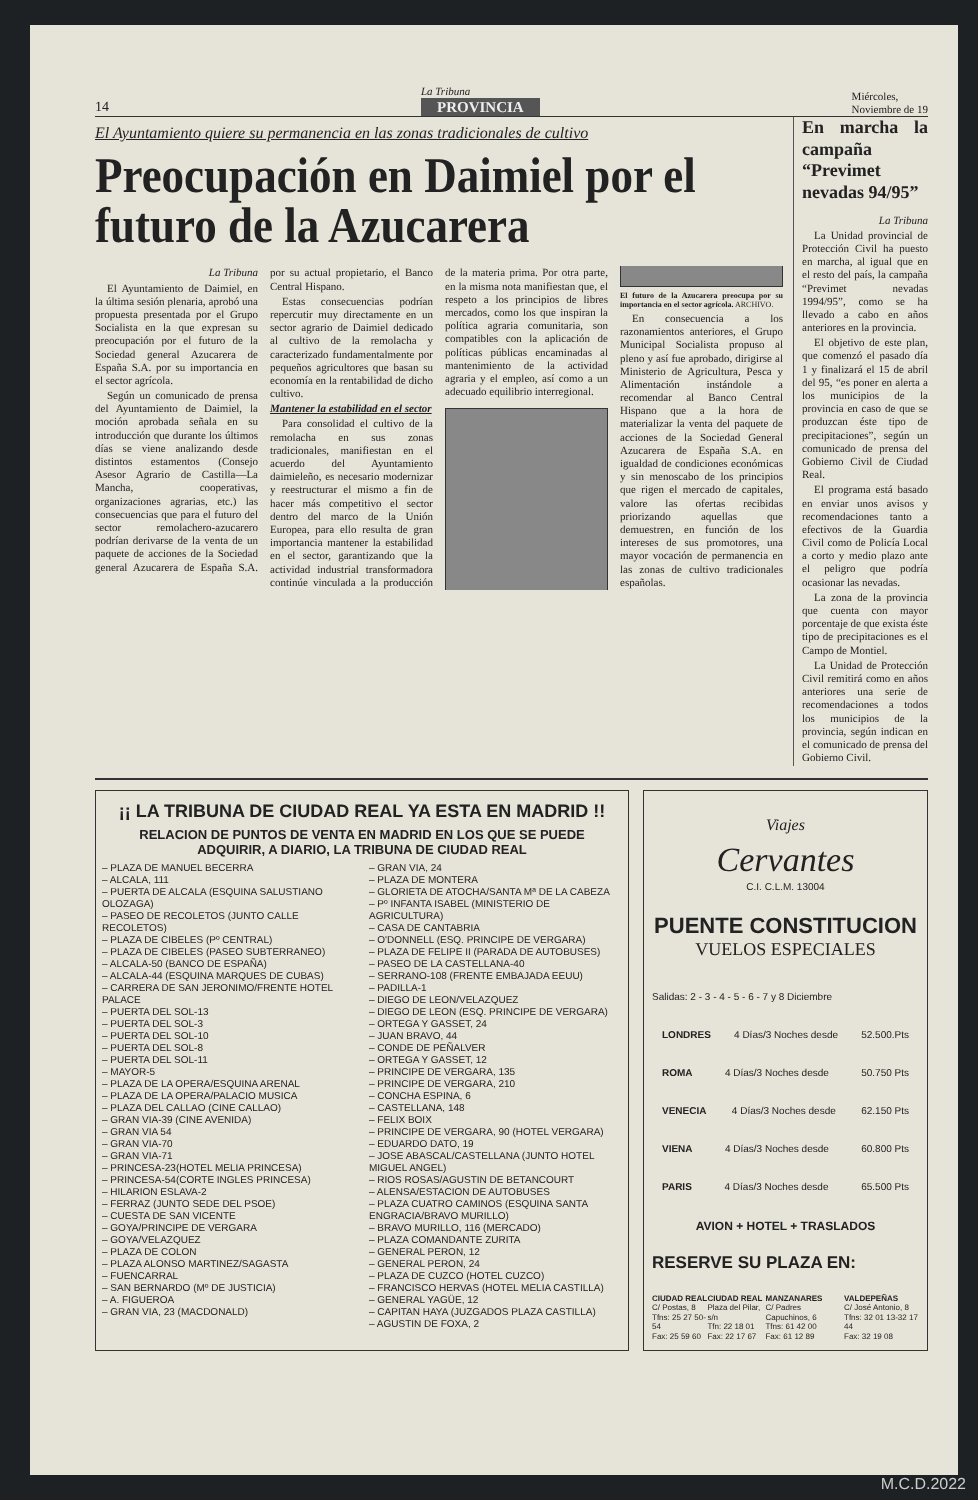14 La Tribuna
PROVINCIA Miércoles,
Noviembre de 19
El Ayuntamiento quiere su permanencia en las zonas tradicionales de cultivo
Preocupación en Daimiel por el futuro de la Azucarera
La Tribuna
El Ayuntamiento de Daimiel, en la última sesión plenaria, aprobó una propuesta presentada por el Grupo Socialista en la que expresan su preocupación por el futuro de la Sociedad general Azucarera de España S.A. por su importancia en el sector agrícola.
Según un comunicado de prensa del Ayuntamiento de Daimiel, la moción aprobada señala en su introducción que durante los últimos días se viene analizando desde distintos estamentos (Consejo Asesor Agrario de Castilla—La Mancha, cooperativas, organizaciones agrarias, etc.) las consecuencias que para el futuro del sector remolachero-azucarero podrían derivarse de la venta de un paquete de acciones de la Sociedad general Azucarera de España S.A. por su actual propietario, el Banco Central Hispano.
Estas consecuencias podrían repercutir muy directamente en un sector agrario de Daimiel dedicado al cultivo de la remolacha y caracterizado fundamentalmente por pequeños agricultores que basan su economía en la rentabilidad de dicho cultivo.
Mantener la estabilidad en el sector
Para consolidad el cultivo de la remolacha en sus zonas tradicionales, manifiestan en el acuerdo del Ayuntamiento daimieleño, es necesario modernizar y reestructurar el mismo a fin de hacer más competitivo el sector dentro del marco de la Unión Europea, para ello resulta de gran importancia mantener la estabilidad en el sector, garantizando que la actividad industrial transformadora continúe vinculada a la producción de la materia prima. Por otra parte, en la misma nota manifiestan que, el respeto a los principios de libres mercados, como los que inspiran la política agraria comunitaria, son compatibles con la aplicación de políticas públicas encaminadas al mantenimiento de la actividad agraria y el empleo, así como a un adecuado equilibrio interregional.
El futuro de la Azucarera preocupa por su importancia en el sector agrícola. ARCHIVO.
En consecuencia a los razonamientos anteriores, el Grupo Municipal Socialista propuso al pleno y así fue aprobado, dirigirse al Ministerio de Agricultura, Pesca y Alimentación instándole a recomendar al Banco Central Hispano que a la hora de materializar la venta del paquete de acciones de la Sociedad General Azucarera de España S.A. en igualdad de condiciones económicas y sin menoscabo de los principios que rigen el mercado de capitales, valore las ofertas recibidas priorizando aquellas que demuestren, en función de los intereses de sus promotores, una mayor vocación de permanencia en las zonas de cultivo tradicionales españolas.
En marcha la campaña “Previmet nevadas 94/95”
La Tribuna
La Unidad provincial de Protección Civil ha puesto en marcha, al igual que en el resto del país, la campaña “Previmet nevadas 1994/95”, como se ha llevado a cabo en años anteriores en la provincia.
El objetivo de este plan, que comenzó el pasado día 1 y finalizará el 15 de abril del 95, “es poner en alerta a los municipios de la provincia en caso de que se produzcan éste tipo de precipitaciones”, según un comunicado de prensa del Gobierno Civil de Ciudad Real.
El programa está basado en enviar unos avisos y recomendaciones tanto a efectivos de la Guardia Civil como de Policía Local a corto y medio plazo ante el peligro que podría ocasionar las nevadas.
La zona de la provincia que cuenta con mayor porcentaje de que exista éste tipo de precipitaciones es el Campo de Montiel.
La Unidad de Protección Civil remitirá como en años anteriores una serie de recomendaciones a todos los municipios de la provincia, según indican en el comunicado de prensa del Gobierno Civil.
¡¡ LA TRIBUNA DE CIUDAD REAL YA ESTA EN MADRID !!
RELACION DE PUNTOS DE VENTA EN MADRID EN LOS QUE SE PUEDE ADQUIRIR, A DIARIO, LA TRIBUNA DE CIUDAD REAL
– PLAZA DE MANUEL BECERRA
– ALCALA, 111
– PUERTA DE ALCALA (ESQUINA SALUSTIANO OLOZAGA)
– PASEO DE RECOLETOS (JUNTO CALLE RECOLETOS)
– PLAZA DE CIBELES (Pº CENTRAL)
– PLAZA DE CIBELES (PASEO SUBTERRANEO)
– ALCALA-50 (BANCO DE ESPAÑA)
– ALCALA-44 (ESQUINA MARQUES DE CUBAS)
– CARRERA DE SAN JERONIMO/FRENTE HOTEL PALACE
– PUERTA DEL SOL-13
– PUERTA DEL SOL-3
– PUERTA DEL SOL-10
– PUERTA DEL SOL-8
– PUERTA DEL SOL-11
– MAYOR-5
– PLAZA DE LA OPERA/ESQUINA ARENAL
– PLAZA DE LA OPERA/PALACIO MUSICA
– PLAZA DEL CALLAO (CINE CALLAO)
– GRAN VIA-39 (CINE AVENIDA)
– GRAN VIA 54
– GRAN VIA-70
– GRAN VIA-71
– PRINCESA-23(HOTEL MELIA PRINCESA)
– PRINCESA-54(CORTE INGLES PRINCESA)
– HILARION ESLAVA-2
– FERRAZ (JUNTO SEDE DEL PSOE)
– CUESTA DE SAN VICENTE
– GOYA/PRINCIPE DE VERGARA
– GOYA/VELAZQUEZ
– PLAZA DE COLON
– PLAZA ALONSO MARTINEZ/SAGASTA
– FUENCARRAL
– SAN BERNARDO (Mº DE JUSTICIA)
– A. FIGUEROA
– GRAN VIA, 23 (MACDONALD)
– GRAN VIA, 24
– PLAZA DE MONTERA
– GLORIETA DE ATOCHA/SANTA Mª DE LA CABEZA
– Pº INFANTA ISABEL (MINISTERIO DE AGRICULTURA)
– CASA DE CANTABRIA
– O'DONNELL (ESQ. PRINCIPE DE VERGARA)
– PLAZA DE FELIPE II (PARADA DE AUTOBUSES)
– PASEO DE LA CASTELLANA-40
– SERRANO-108 (FRENTE EMBAJADA EEUU)
– PADILLA-1
– DIEGO DE LEON/VELAZQUEZ
– DIEGO DE LEON (ESQ. PRINCIPE DE VERGARA)
– ORTEGA Y GASSET, 24
– JUAN BRAVO, 44
– CONDE DE PEÑALVER
– ORTEGA Y GASSET, 12
– PRINCIPE DE VERGARA, 135
– PRINCIPE DE VERGARA, 210
– CONCHA ESPINA, 6
– CASTELLANA, 148
– FELIX BOIX
– PRINCIPE DE VERGARA, 90 (HOTEL VERGARA)
– EDUARDO DATO, 19
– JOSE ABASCAL/CASTELLANA (JUNTO HOTEL MIGUEL ANGEL)
– RIOS ROSAS/AGUSTIN DE BETANCOURT
– ALENSA/ESTACION DE AUTOBUSES
– PLAZA CUATRO CAMINOS (ESQUINA SANTA ENGRACIA/BRAVO MURILLO)
– BRAVO MURILLO, 116 (MERCADO)
– PLAZA COMANDANTE ZURITA
– GENERAL PERON, 12
– GENERAL PERON, 24
– PLAZA DE CUZCO (HOTEL CUZCO)
– FRANCISCO HERVAS (HOTEL MELIA CASTILLA)
– GENERAL YAGÜE, 12
– CAPITAN HAYA (JUZGADOS PLAZA CASTILLA)
– AGUSTIN DE FOXA, 2
Viajes
Cervantes
C.I. C.L.M. 13004
PUENTE CONSTITUCION
VUELOS ESPECIALES
Salidas: 2 - 3 - 4 - 5 - 6 - 7 y 8 Diciembre
LONDRES 4 Días/3 Noches desde 52.500.Pts
ROMA 4 Días/3 Noches desde 50.750 Pts
VENECIA 4 Días/3 Noches desde 62.150 Pts
VIENA 4 Días/3 Noches desde 60.800 Pts
PARIS 4 Días/3 Noches desde 65.500 Pts
AVION + HOTEL + TRASLADOS
RESERVE SU PLAZA EN:
CIUDAD REAL
C/ Postas, 8
Tfns: 25 27 50-54
Fax: 25 59 60
CIUDAD REAL
Plaza del Pilar, s/n
Tfn: 22 18 01
Fax: 22 17 67
MANZANARES
C/ Padres Capuchinos, 6
Tfns: 61 42 00
Fax: 61 12 89
VALDEPEÑAS
C/ José Antonio, 8
Tfns: 32 01 13-32 17 44
Fax: 32 19 08
M.C.D.2022